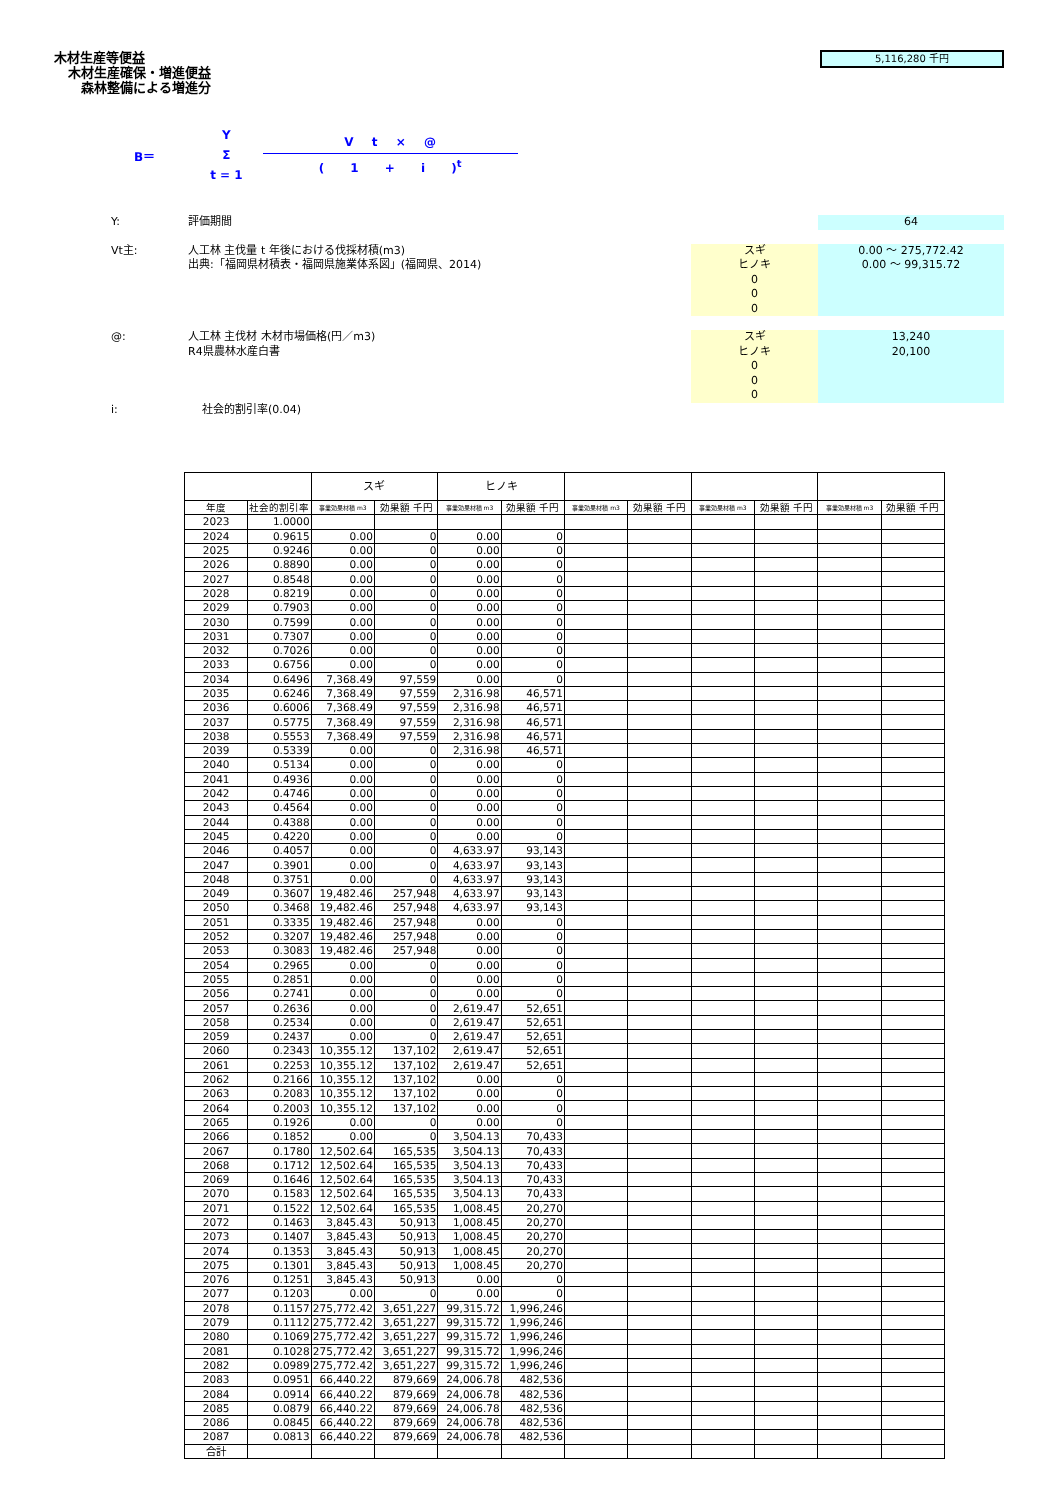木材生産等便益
木材生産確保・増進便益
森林整備による増進分
5,116,280 千円
B＝
Y
Σ
t = 1
V t × @
( 1 + i )<sup>t</sup>
Y: 評価期間 64
Vt主: 人工林 主伐量 t 年後における伐採材積(m3)
出典:「福岡県材積表・福岡県施業体系図」(福岡県、2014)
スギ
ヒノキ
0
0
0
0.00 ～ 275,772.42
0.00 ～ 99,315.72
@: 人工林 主伐材 木材市場価格(円／m3)
R4県農林水産白書
スギ
ヒノキ
0
0
0
13,240
20,100
i: 社会的割引率(0.04)
| | | スギ | | ヒノキ | | | | | | | |
| --- | --- | --- | --- | --- | --- | --- | --- | --- | --- | --- | --- |
| 年度 | 社会的割引率 | 事業効果材積 m3 | 効果額 千円 | 事業効果材積 m3 | 効果額 千円 | 事業効果材積 m3 | 効果額 千円 | 事業効果材積 m3 | 効果額 千円 | 事業効果材積 m3 | 効果額 千円 |
| 2023 | 1.0000 | | | | | | | | | | |
| 2024 | 0.9615 | 0.00 | 0 | 0.00 | 0 | | | | | | |
| 2025 | 0.9246 | 0.00 | 0 | 0.00 | 0 | | | | | | |
| 2026 | 0.8890 | 0.00 | 0 | 0.00 | 0 | | | | | | |
| 2027 | 0.8548 | 0.00 | 0 | 0.00 | 0 | | | | | | |
| 2028 | 0.8219 | 0.00 | 0 | 0.00 | 0 | | | | | | |
| 2029 | 0.7903 | 0.00 | 0 | 0.00 | 0 | | | | | | |
| 2030 | 0.7599 | 0.00 | 0 | 0.00 | 0 | | | | | | |
| 2031 | 0.7307 | 0.00 | 0 | 0.00 | 0 | | | | | | |
| 2032 | 0.7026 | 0.00 | 0 | 0.00 | 0 | | | | | | |
| 2033 | 0.6756 | 0.00 | 0 | 0.00 | 0 | | | | | | |
| 2034 | 0.6496 | 7,368.49 | 97,559 | 0.00 | 0 | | | | | | |
| 2035 | 0.6246 | 7,368.49 | 97,559 | 2,316.98 | 46,571 | | | | | | |
| 2036 | 0.6006 | 7,368.49 | 97,559 | 2,316.98 | 46,571 | | | | | | |
| 2037 | 0.5775 | 7,368.49 | 97,559 | 2,316.98 | 46,571 | | | | | | |
| 2038 | 0.5553 | 7,368.49 | 97,559 | 2,316.98 | 46,571 | | | | | | |
| 2039 | 0.5339 | 0.00 | 0 | 2,316.98 | 46,571 | | | | | | |
| 2040 | 0.5134 | 0.00 | 0 | 0.00 | 0 | | | | | | |
| 2041 | 0.4936 | 0.00 | 0 | 0.00 | 0 | | | | | | |
| 2042 | 0.4746 | 0.00 | 0 | 0.00 | 0 | | | | | | |
| 2043 | 0.4564 | 0.00 | 0 | 0.00 | 0 | | | | | | |
| 2044 | 0.4388 | 0.00 | 0 | 0.00 | 0 | | | | | | |
| 2045 | 0.4220 | 0.00 | 0 | 0.00 | 0 | | | | | | |
| 2046 | 0.4057 | 0.00 | 0 | 4,633.97 | 93,143 | | | | | | |
| 2047 | 0.3901 | 0.00 | 0 | 4,633.97 | 93,143 | | | | | | |
| 2048 | 0.3751 | 0.00 | 0 | 4,633.97 | 93,143 | | | | | | |
| 2049 | 0.3607 | 19,482.46 | 257,948 | 4,633.97 | 93,143 | | | | | | |
| 2050 | 0.3468 | 19,482.46 | 257,948 | 4,633.97 | 93,143 | | | | | | |
| 2051 | 0.3335 | 19,482.46 | 257,948 | 0.00 | 0 | | | | | | |
| 2052 | 0.3207 | 19,482.46 | 257,948 | 0.00 | 0 | | | | | | |
| 2053 | 0.3083 | 19,482.46 | 257,948 | 0.00 | 0 | | | | | | |
| 2054 | 0.2965 | 0.00 | 0 | 0.00 | 0 | | | | | | |
| 2055 | 0.2851 | 0.00 | 0 | 0.00 | 0 | | | | | | |
| 2056 | 0.2741 | 0.00 | 0 | 0.00 | 0 | | | | | | |
| 2057 | 0.2636 | 0.00 | 0 | 2,619.47 | 52,651 | | | | | | |
| 2058 | 0.2534 | 0.00 | 0 | 2,619.47 | 52,651 | | | | | | |
| 2059 | 0.2437 | 0.00 | 0 | 2,619.47 | 52,651 | | | | | | |
| 2060 | 0.2343 | 10,355.12 | 137,102 | 2,619.47 | 52,651 | | | | | | |
| 2061 | 0.2253 | 10,355.12 | 137,102 | 2,619.47 | 52,651 | | | | | | |
| 2062 | 0.2166 | 10,355.12 | 137,102 | 0.00 | 0 | | | | | | |
| 2063 | 0.2083 | 10,355.12 | 137,102 | 0.00 | 0 | | | | | | |
| 2064 | 0.2003 | 10,355.12 | 137,102 | 0.00 | 0 | | | | | | |
| 2065 | 0.1926 | 0.00 | 0 | 0.00 | 0 | | | | | | |
| 2066 | 0.1852 | 0.00 | 0 | 3,504.13 | 70,433 | | | | | | |
| 2067 | 0.1780 | 12,502.64 | 165,535 | 3,504.13 | 70,433 | | | | | | |
| 2068 | 0.1712 | 12,502.64 | 165,535 | 3,504.13 | 70,433 | | | | | | |
| 2069 | 0.1646 | 12,502.64 | 165,535 | 3,504.13 | 70,433 | | | | | | |
| 2070 | 0.1583 | 12,502.64 | 165,535 | 3,504.13 | 70,433 | | | | | | |
| 2071 | 0.1522 | 12,502.64 | 165,535 | 1,008.45 | 20,270 | | | | | | |
| 2072 | 0.1463 | 3,845.43 | 50,913 | 1,008.45 | 20,270 | | | | | | |
| 2073 | 0.1407 | 3,845.43 | 50,913 | 1,008.45 | 20,270 | | | | | | |
| 2074 | 0.1353 | 3,845.43 | 50,913 | 1,008.45 | 20,270 | | | | | | |
| 2075 | 0.1301 | 3,845.43 | 50,913 | 1,008.45 | 20,270 | | | | | | |
| 2076 | 0.1251 | 3,845.43 | 50,913 | 0.00 | 0 | | | | | | |
| 2077 | 0.1203 | 0.00 | 0 | 0.00 | 0 | | | | | | |
| 2078 | 0.1157 | 275,772.42 | 3,651,227 | 99,315.72 | 1,996,246 | | | | | | |
| 2079 | 0.1112 | 275,772.42 | 3,651,227 | 99,315.72 | 1,996,246 | | | | | | |
| 2080 | 0.1069 | 275,772.42 | 3,651,227 | 99,315.72 | 1,996,246 | | | | | | |
| 2081 | 0.1028 | 275,772.42 | 3,651,227 | 99,315.72 | 1,996,246 | | | | | | |
| 2082 | 0.0989 | 275,772.42 | 3,651,227 | 99,315.72 | 1,996,246 | | | | | | |
| 2083 | 0.0951 | 66,440.22 | 879,669 | 24,006.78 | 482,536 | | | | | | |
| 2084 | 0.0914 | 66,440.22 | 879,669 | 24,006.78 | 482,536 | | | | | | |
| 2085 | 0.0879 | 66,440.22 | 879,669 | 24,006.78 | 482,536 | | | | | | |
| 2086 | 0.0845 | 66,440.22 | 879,669 | 24,006.78 | 482,536 | | | | | | |
| 2087 | 0.0813 | 66,440.22 | 879,669 | 24,006.78 | 482,536 | | | | | | |
| 合計 | | | | | | | | | | | |